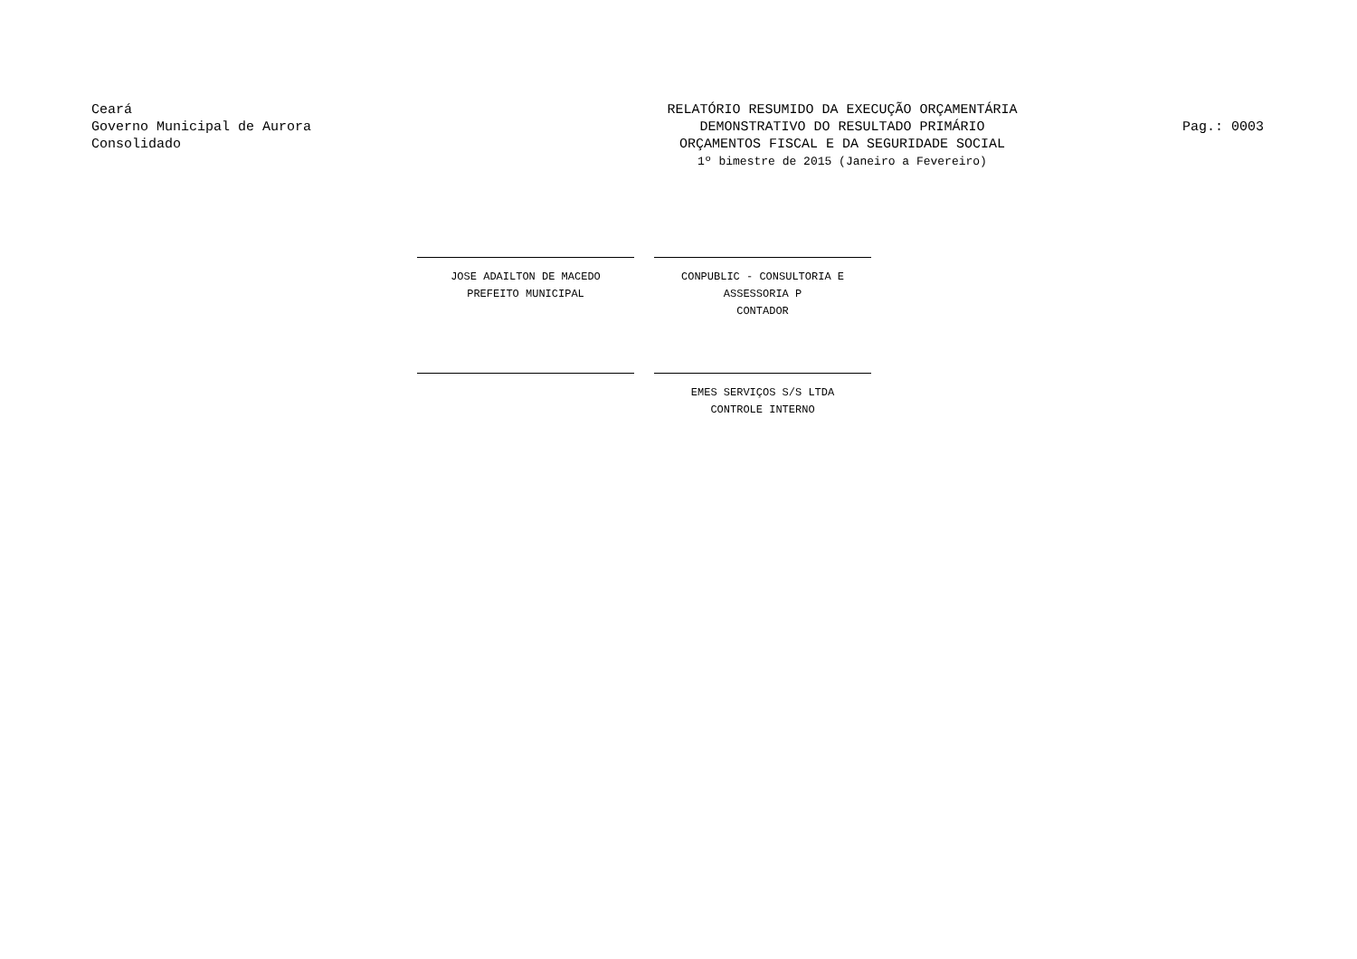Ceará
Governo Municipal de Aurora
Consolidado
RELATÓRIO RESUMIDO DA EXECUÇÃO ORÇAMENTÁRIA
DEMONSTRATIVO DO RESULTADO PRIMÁRIO
ORÇAMENTOS FISCAL E DA SEGURIDADE SOCIAL
1º bimestre de 2015 (Janeiro a Fevereiro)
Pag.: 0003
JOSE ADAILTON DE MACEDO
PREFEITO MUNICIPAL
CONPUBLIC - CONSULTORIA E ASSESSORIA P
CONTADOR
EMES SERVIÇOS S/S LTDA
CONTROLE INTERNO